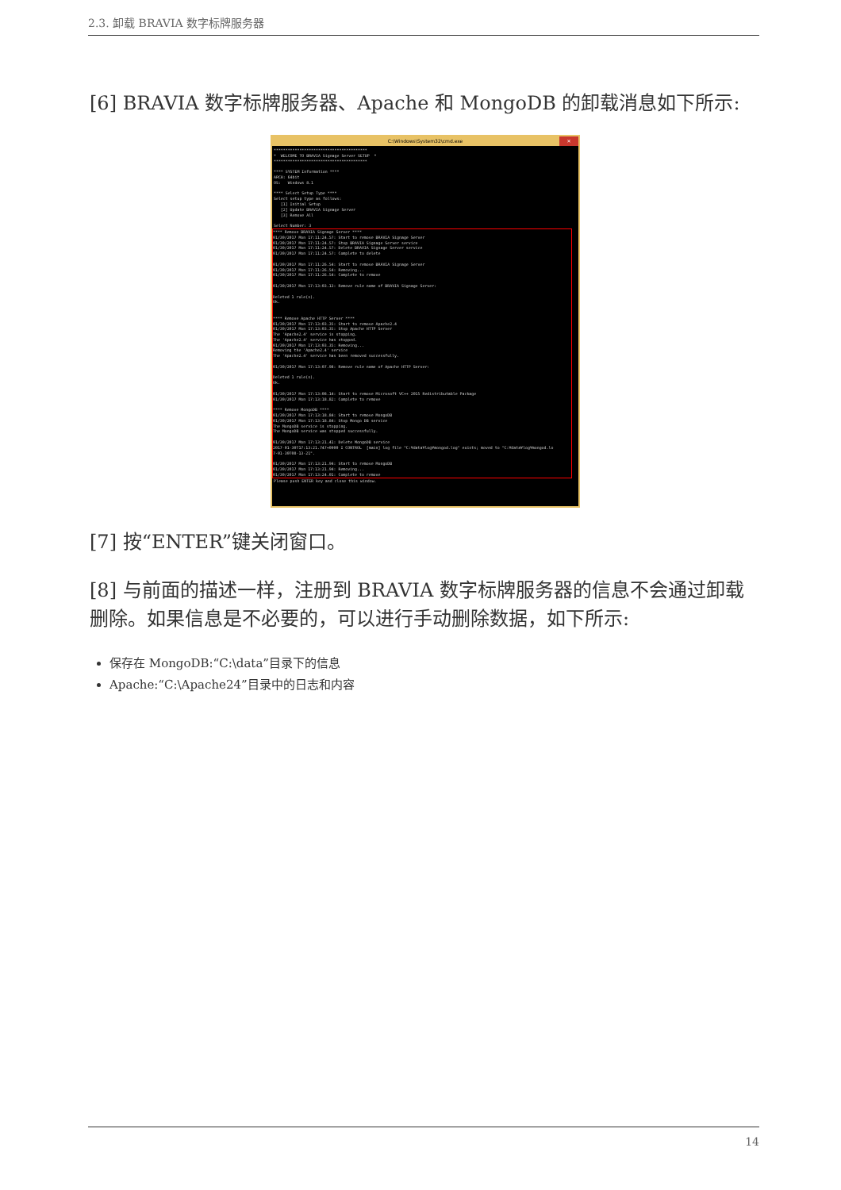2.3. 卸载 BRAVIA 数字标牌服务器
[6] BRAVIA 数字标牌服务器、Apache 和 MongoDB 的卸载消息如下所示:
C:\Windows\System32\cmd.exe ✕
****************************************
*  WELCOME TO BRAVIA Signage Server SETUP  *
****************************************

**** SYSTEM Information ****
ARCH: 64bit
OS:   Windows 8.1

**** Select Setup Type ****
Select setup type as follows:
   [1] Initial Setup
   [2] Update BRAVIA Signage Server
   [3] Remove All

Select Number: 3
**** Remove BRAVIA Signage Server ****
01/30/2017 Mon 17:11:24.57: Start to remove BRAVIA Signage Server
01/30/2017 Mon 17:11:24.57: Stop BRAVIA Signage Server service
01/30/2017 Mon 17:11:24.57: Delete BRAVIA Signage Server service
01/30/2017 Mon 17:11:24.57: Complete to delete

01/30/2017 Mon 17:11:26.54: Start to remove BRAVIA Signage Server
01/30/2017 Mon 17:11:26.54: Removing...
01/30/2017 Mon 17:11:26.54: Complete to remove

01/30/2017 Mon 17:13:03.13: Remove rule name of BRAVIA Signage Server:

Deleted 1 rule(s).
Ok.


**** Remove Apache HTTP Server ****
01/30/2017 Mon 17:13:03.35: Start to remove Apache2.4
01/30/2017 Mon 17:13:03.35: Stop Apache HTTP Server
The 'Apache2.4' service is stopping.
The 'Apache2.4' service has stopped.
01/30/2017 Mon 17:13:03.35: Removing...
Removing the 'Apache2.4' service
The 'Apache2.4' service has been removed successfully.

01/30/2017 Mon 17:13:07.98: Remove rule name of Apache HTTP Server:

Deleted 1 rule(s).
Ok.

01/30/2017 Mon 17:13:08.14: Start to remove Microsoft VC++ 2015 Redistributable Package
01/30/2017 Mon 17:13:18.82: Complete to remove

**** Remove MongoDB ****
01/30/2017 Mon 17:13:18.84: Start to remove MongoDB
01/30/2017 Mon 17:13:18.84: Stop Mongo DB service
The MongoDB service is stopping.
The MongoDB service was stopped successfully.

01/30/2017 Mon 17:13:21.41: Delete MongoDB service
2017-01-30T17:13:21.747+0900 I CONTROL  [main] log file "C:¥data¥log¥mongod.log" exists; moved to "C:¥data¥log¥mongod.lo
7-01-30T08-13-21".

01/30/2017 Mon 17:13:21.94: Start to remove MongoDB
01/30/2017 Mon 17:13:21.94: Removing...
01/30/2017 Mon 17:13:24.01: Complete to removePlease push ENTER key and close this window.
[7] 按“ENTER”键关闭窗口。
[8] 与前面的描述一样，注册到 BRAVIA 数字标牌服务器的信息不会通过卸载删除。如果信息是不必要的，可以进行手动删除数据，如下所示:
保存在 MongoDB:“C:\data”目录下的信息
Apache:“C:\Apache24”目录中的日志和内容
14